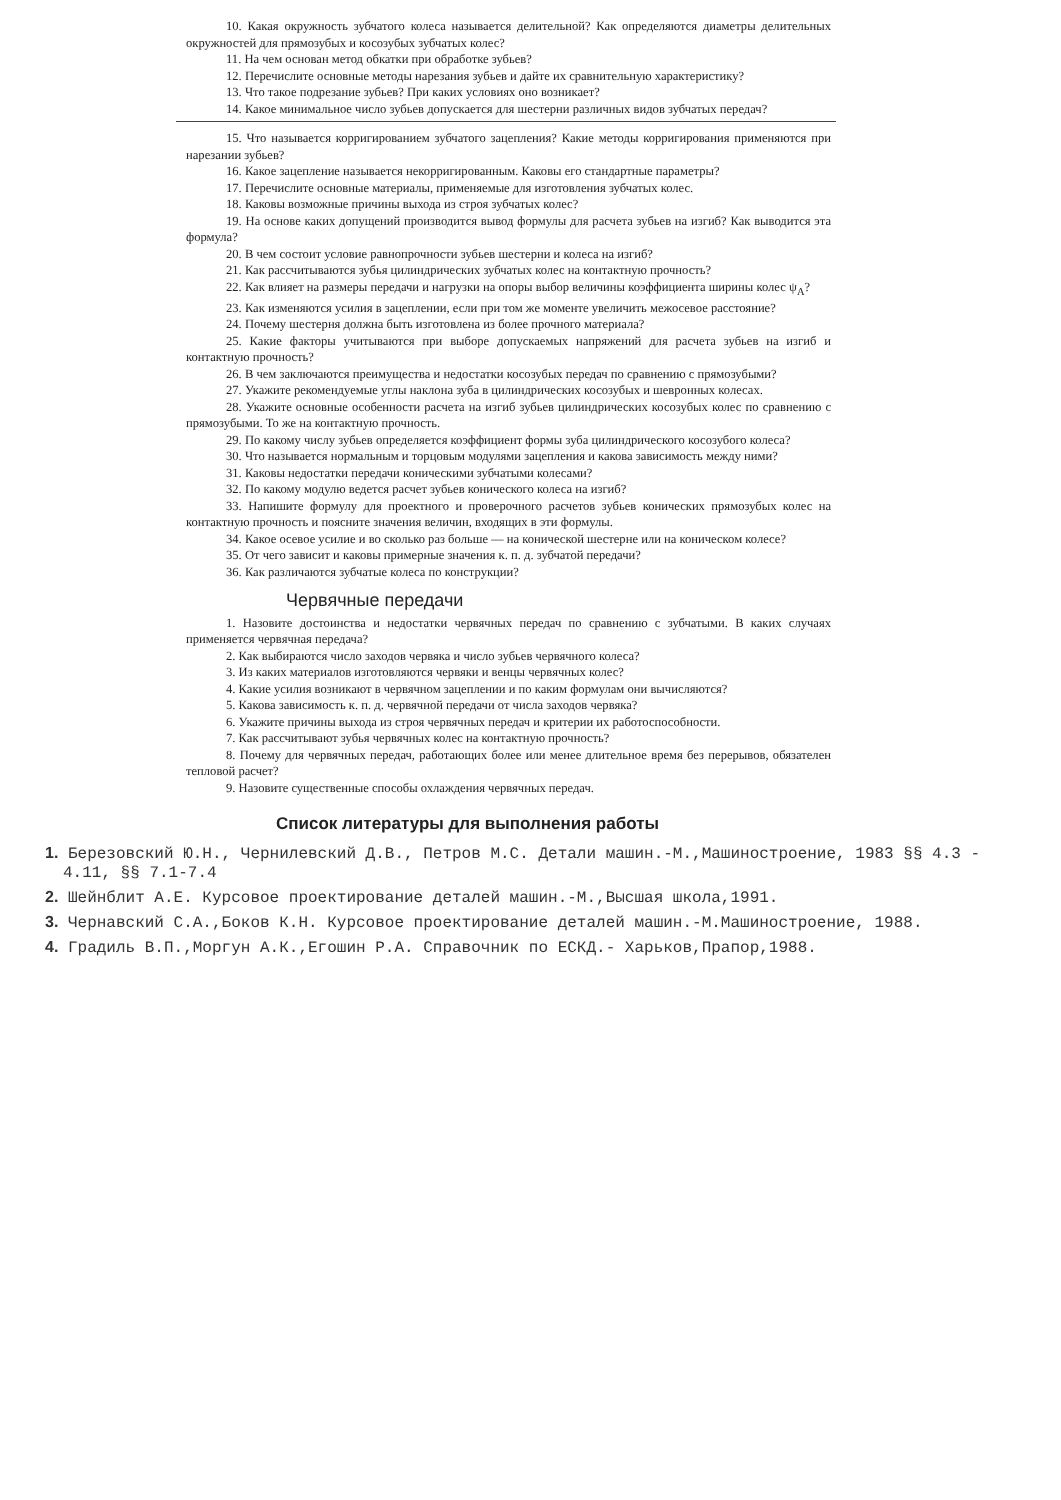10. Какая окружность зубчатого колеса называется делительной? Как определяются диаметры делительных окружностей для прямозубых и косозубых зубчатых колес?
11. На чем основан метод обкатки при обработке зубьев?
12. Перечислите основные методы нарезания зубьев и дайте их сравнительную характеристику?
13. Что такое подрезание зубьев? При каких условиях оно возникает?
14. Какое минимальное число зубьев допускается для шестерни различных видов зубчатых передач?
15. Что называется корригированием зубчатого зацепления? Какие методы корригирования применяются при нарезании зубьев?
16. Какое зацепление называется некорригированным. Каковы его стандартные параметры?
17. Перечислите основные материалы, применяемые для изготовления зубчатых колес.
18. Каковы возможные причины выхода из строя зубчатых колес?
19. На основе каких допущений производится вывод формулы для расчета зубьев на изгиб? Как выводится эта формула?
20. В чем состоит условие равнопрочности зубьев шестерни и колеса на изгиб?
21. Как рассчитываются зубья цилиндрических зубчатых колес на контактную прочность?
22. Как влияет на размеры передачи и нагрузки на опоры выбор величины коэффициента ширины колес ψ<sub>A</sub>?
23. Как изменяются усилия в зацеплении, если при том же моменте увеличить межосевое расстояние?
24. Почему шестерня должна быть изготовлена из более прочного материала?
25. Какие факторы учитываются при выборе допускаемых напряжений для расчета зубьев на изгиб и контактную прочность?
26. В чем заключаются преимущества и недостатки косозубых передач по сравнению с прямозубыми?
27. Укажите рекомендуемые углы наклона зуба в цилиндрических косозубых и шевронных колесах.
28. Укажите основные особенности расчета на изгиб зубьев цилиндрических косозубых колес по сравнению с прямозубыми. То же на контактную прочность.
29. По какому числу зубьев определяется коэффициент формы зуба цилиндрического косозубого колеса?
30. Что называется нормальным и торцовым модулями зацепления и какова зависимость между ними?
31. Каковы недостатки передачи коническими зубчатыми колесами?
32. По какому модулю ведется расчет зубьев конического колеса на изгиб?
33. Напишите формулу для проектного и проверочного расчетов зубьев конических прямозубых колес на контактную прочность и поясните значения величин, входящих в эти формулы.
34. Какое осевое усилие и во сколько раз больше — на конической шестерне или на коническом колесе?
35. От чего зависит и каковы примерные значения к. п. д. зубчатой передачи?
36. Как различаются зубчатые колеса по конструкции?
Червячные передачи
1. Назовите достоинства и недостатки червячных передач по сравнению с зубчатыми. В каких случаях применяется червячная передача?
2. Как выбираются число заходов червяка и число зубьев червячного колеса?
3. Из каких материалов изготовляются червяки и венцы червячных колес?
4. Какие усилия возникают в червячном зацеплении и по каким формулам они вычисляются?
5. Какова зависимость к. п. д. червячной передачи от числа заходов червяка?
6. Укажите причины выхода из строя червячных передач и критерии их работоспособности.
7. Как рассчитывают зубья червячных колес на контактную прочность?
8. Почему для червячных передач, работающих более или менее длительное время без перерывов, обязателен тепловой расчет?
9. Назовите существенные способы охлаждения червячных передач.
Список литературы для выполнения работы
1. Березовский Ю.Н., Чернилевский Д.В., Петров М.С. Детали машин.-М.,Машиностроение, 1983 §§ 4.3 - 4.11, §§ 7.1-7.4
2. Шейнблит А.Е. Курсовое проектирование деталей машин.-М.,Высшая школа,1991.
3. Чернавский С.А.,Боков К.Н. Курсовое проектирование деталей машин.-М.Машиностроение, 1988.
4. Градиль В.П.,Моргун А.К.,Егошин Р.А. Справочник по ЕСКД.- Харьков,Прапор,1988.